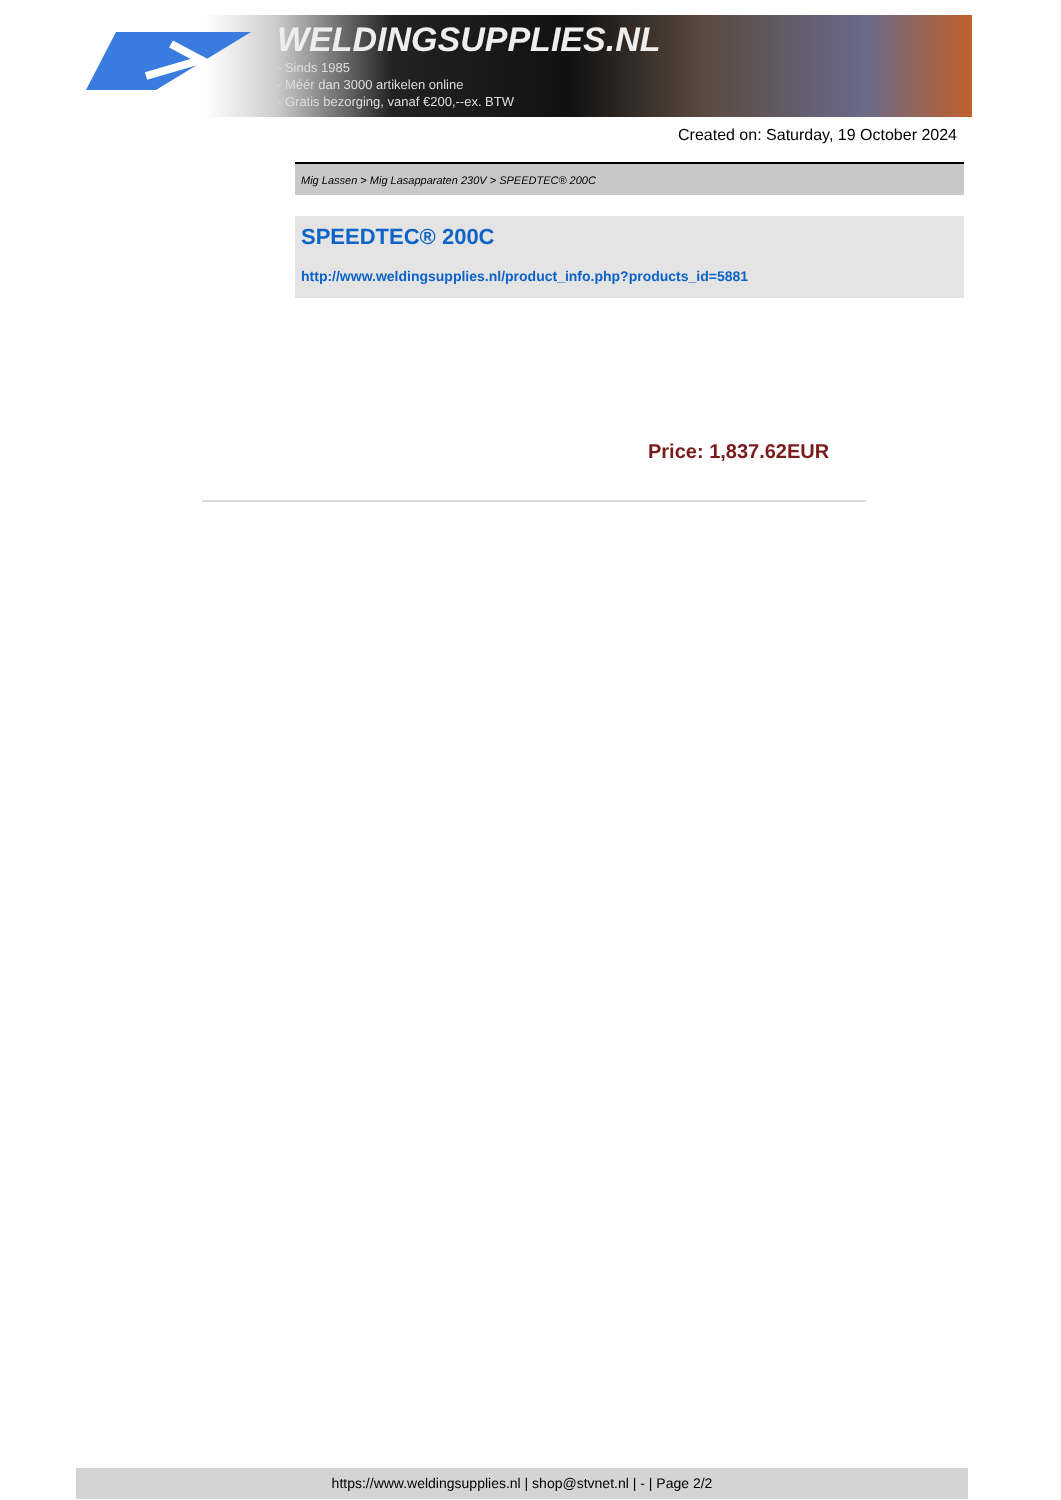WELDINGSUPPLIES.NL
- Sinds 1985
- Méér dan 3000 artikelen online
- Gratis bezorging, vanaf €200,--ex. BTW
Created on: Saturday, 19 October 2024
Mig Lassen > Mig Lasapparaten 230V > SPEEDTEC® 200C
SPEEDTEC® 200C
http://www.weldingsupplies.nl/product_info.php?products_id=5881
Price: 1,837.62EUR
https://www.weldingsupplies.nl | shop@stvnet.nl | - | Page 2/2